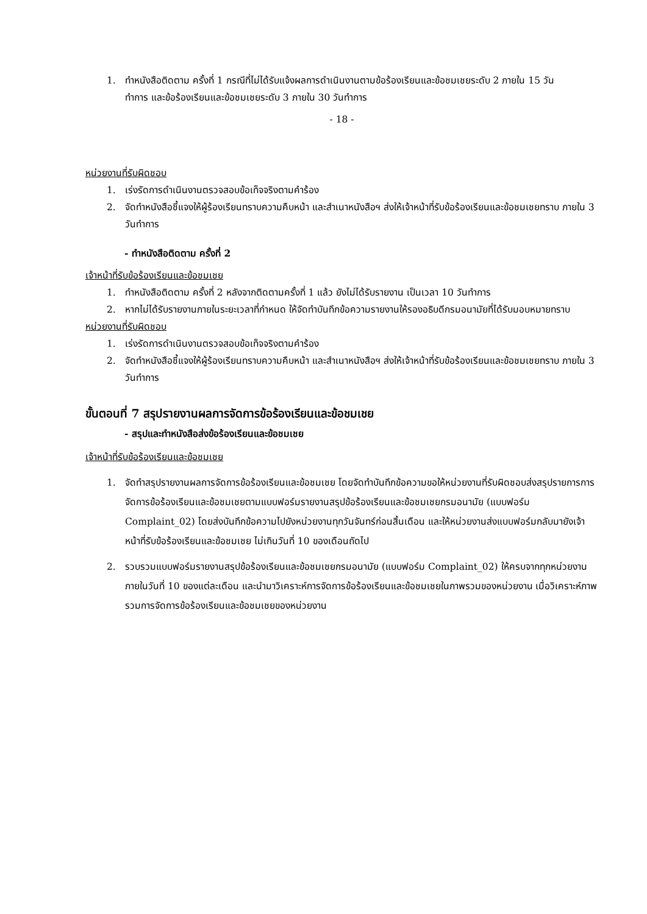1. ทำหนังสือติดตาม ครั้งที่ 1 กรณีที่ไม่ได้รับแจ้งผลการดำเนินงานตามข้อร้องเรียนและข้อชมเชยระดับ 2 ภายใน 15 วัน
ทำการ และข้อร้องเรียนและข้อชมเชยระดับ 3 ภายใน 30 วันทำการ
- 18 -
หน่วยงานที่รับผิดชอบ
1. เร่งรัดการดำเนินงานตรวจสอบข้อเท็จจริงตามคำร้อง
2. จัดทำหนังสือชี้แจงให้ผู้ร้องเรียนทราบความคืบหน้า และสำเนาหนังสือฯ ส่งให้เจ้าหน้าที่รับข้อร้องเรียนและข้อชมเชยทราบ ภายใน 3 วันทำการ
- ทำหนังสือติดตาม ครั้งที่ 2
เจ้าหน้าที่รับข้อร้องเรียนและข้อชมเชย
1. ทำหนังสือติดตาม ครั้งที่ 2 หลังจากติดตามครั้งที่ 1 แล้ว ยังไม่ได้รับรายงาน เป็นเวลา 10 วันทำการ
2. หากไม่ได้รับรายงานภายในระยะเวลาที่กำหนด ให้จัดทำบันทึกข้อความรายงานให้รองอธิบดีกรมอนามัยที่ได้รับมอบหมายทราบ
หน่วยงานที่รับผิดชอบ
1. เร่งรัดการดำเนินงานตรวจสอบข้อเท็จจริงตามคำร้อง
2. จัดทำหนังสือชี้แจงให้ผู้ร้องเรียนทราบความคืบหน้า และสำเนาหนังสือฯ ส่งให้เจ้าหน้าที่รับข้อร้องเรียนและข้อชมเชยทราบ ภายใน 3 วันทำการ
ขั้นตอนที่ 7 สรุปรายงานผลการจัดการข้อร้องเรียนและข้อชมเชย
- สรุปและทำหนังสือส่งข้อร้องเรียนและข้อชมเชย
เจ้าหน้าที่รับข้อร้องเรียนและข้อชมเชย
1. จัดทำสรุปรายงานผลการจัดการข้อร้องเรียนและข้อชมเชย โดยจัดทำบันทึกข้อความขอให้หน่วยงานที่รับผิดชอบส่งสรุปรายการการจัดการข้อร้องเรียนและข้อชมเชยตามแบบฟอร์มรายงานสรุปข้อร้องเรียนและข้อชมเชยกรมอนามัย (แบบฟอร์ม Complaint_02) โดยส่งบันทึกข้อความไปยังหน่วยงานทุกวันจันทร์ก่อนสิ้นเดือน และให้หน่วยงานส่งแบบฟอร์มกลับมายังเจ้าหน้าที่รับข้อร้องเรียนและข้อชมเชย ไม่เกินวันที่ 10 ของเดือนถัดไป
2. รวบรวมแบบฟอร์มรายงานสรุปข้อร้องเรียนและข้อชมเชยกรมอนามัย (แบบฟอร์ม Complaint_02) ให้ครบจากทุกหน่วยงานภายในวันที่ 10 ของแต่ละเดือน และนำมาวิเคราะห์การจัดการข้อร้องเรียนและข้อชมเชยในภาพรวมของหน่วยงาน เมื่อวิเคราะห์ภาพรวมการจัดการข้อร้องเรียนและข้อชมเชยของหน่วยงาน